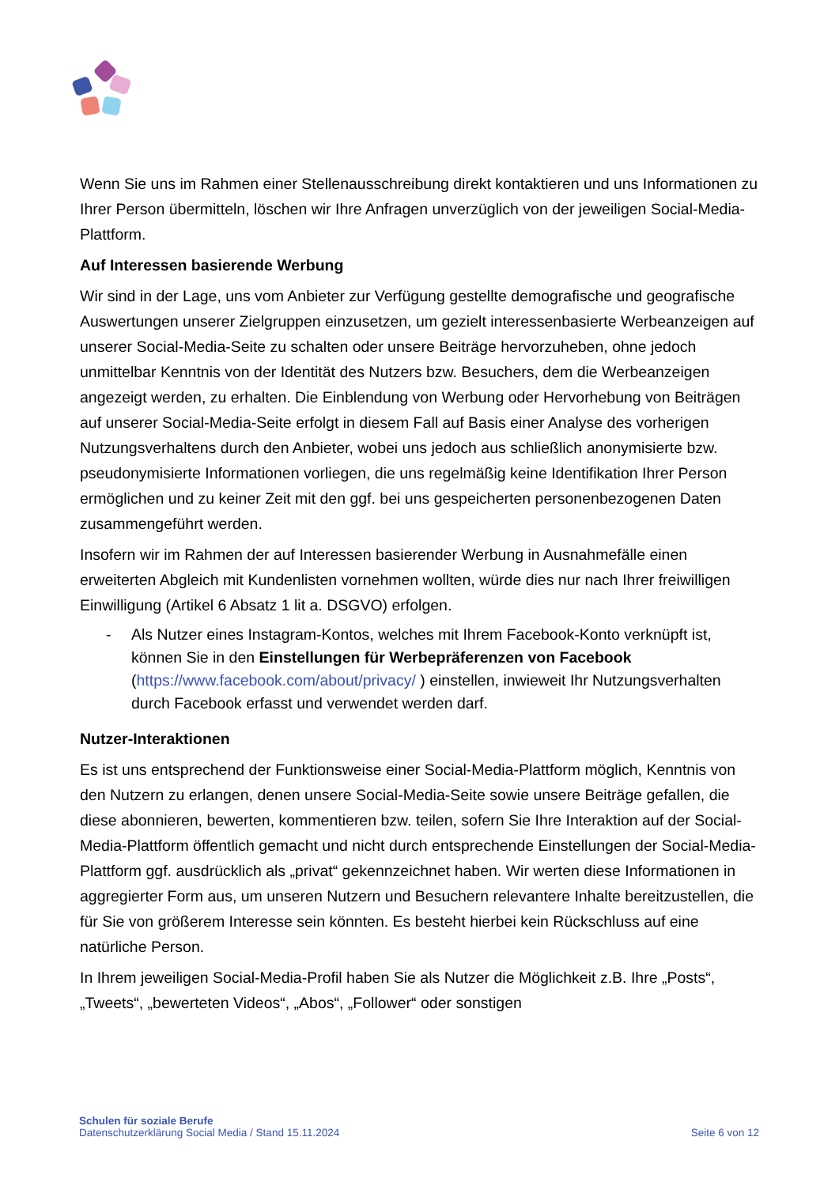Wenn Sie uns im Rahmen einer Stellenausschreibung direkt kontaktieren und uns Informationen zu Ihrer Person übermitteln, löschen wir Ihre Anfragen unverzüglich von der jeweiligen Social-Media-Plattform.
Auf Interessen basierende Werbung
Wir sind in der Lage, uns vom Anbieter zur Verfügung gestellte demografische und geografische Auswertungen unserer Zielgruppen einzusetzen, um gezielt interessenbasierte Werbeanzeigen auf unserer Social-Media-Seite zu schalten oder unsere Beiträge hervorzuheben, ohne jedoch unmittelbar Kenntnis von der Identität des Nutzers bzw. Besuchers, dem die Werbeanzeigen angezeigt werden, zu erhalten. Die Einblendung von Werbung oder Hervorhebung von Beiträgen auf unserer Social-Media-Seite erfolgt in diesem Fall auf Basis einer Analyse des vorherigen Nutzungsverhaltens durch den Anbieter, wobei uns jedoch aus schließlich anonymisierte bzw. pseudonymisierte Informationen vorliegen, die uns regelmäßig keine Identifikation Ihrer Person ermöglichen und zu keiner Zeit mit den ggf. bei uns gespeicherten personenbezogenen Daten zusammengeführt werden.
Insofern wir im Rahmen der auf Interessen basierender Werbung in Ausnahmefälle einen erweiterten Abgleich mit Kundenlisten vornehmen wollten, würde dies nur nach Ihrer freiwilligen Einwilligung (Artikel 6 Absatz 1 lit a. DSGVO) erfolgen.
- Als Nutzer eines Instagram-Kontos, welches mit Ihrem Facebook-Konto verknüpft ist, können Sie in den Einstellungen für Werbepräferenzen von Facebook (https://www.facebook.com/about/privacy/ ) einstellen, inwieweit Ihr Nutzungsverhalten durch Facebook erfasst und verwendet werden darf.
Nutzer-Interaktionen
Es ist uns entsprechend der Funktionsweise einer Social-Media-Plattform möglich, Kenntnis von den Nutzern zu erlangen, denen unsere Social-Media-Seite sowie unsere Beiträge gefallen, die diese abonnieren, bewerten, kommentieren bzw. teilen, sofern Sie Ihre Interaktion auf der Social-Media-Plattform öffentlich gemacht und nicht durch entsprechende Einstellungen der Social-Media-Plattform ggf. ausdrücklich als „privat“ gekennzeichnet haben. Wir werten diese Informationen in aggregierter Form aus, um unseren Nutzern und Besuchern relevantere Inhalte bereitzustellen, die für Sie von größerem Interesse sein könnten. Es besteht hierbei kein Rückschluss auf eine natürliche Person.
In Ihrem jeweiligen Social-Media-Profil haben Sie als Nutzer die Möglichkeit z.B. Ihre „Posts“, „Tweets“, „bewerteten Videos“, „Abos“, „Follower“ oder sonstigen
Schulen für soziale Berufe
Datenschutzerklärung Social Media / Stand 15.11.2024
Seite 6 von 12